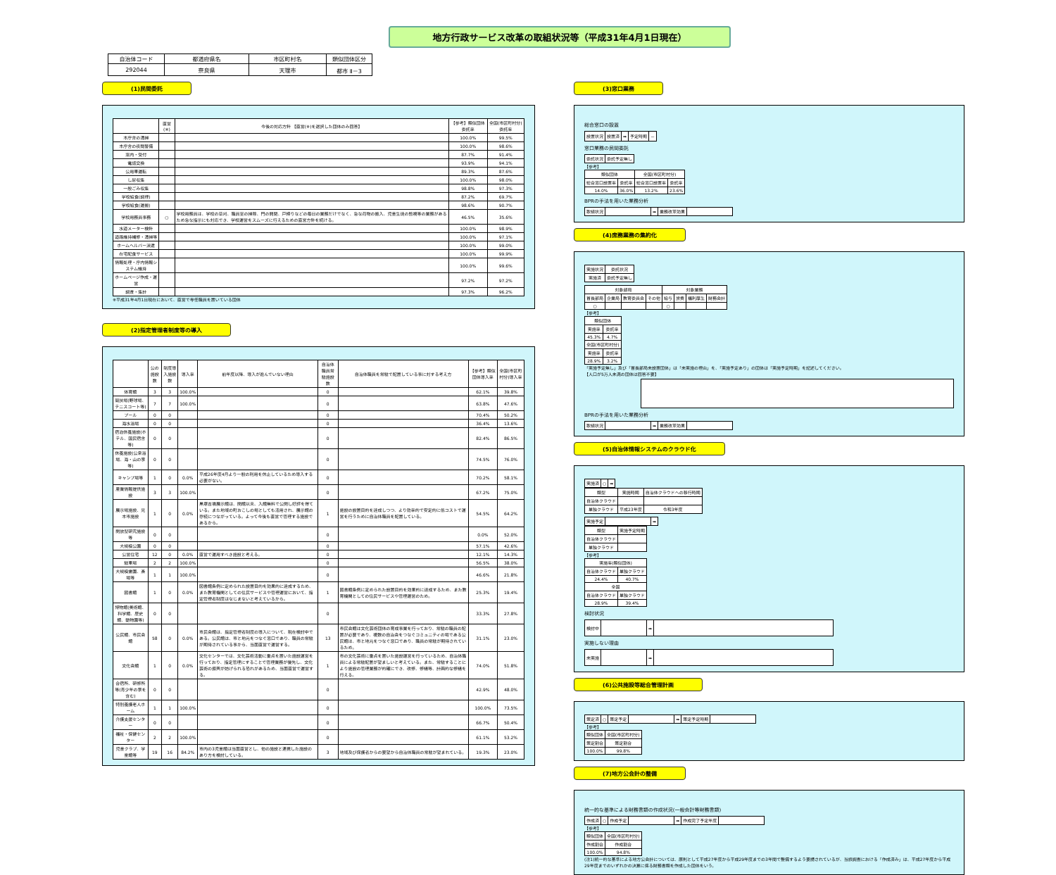地方行政サービス改革の取組状況等（平成31年4月1日現在）
| 自治体コード | 都道府県名 | 市区町村名 | 類似団体区分 |
| --- | --- | --- | --- |
| 292044 | 奈良県 | 天理市 | 都市 Ⅱ－3 |
(1)民間委託
| | 直営(※) | 今後の対応方針 【直営(※)を選択した団体のみ回答】 | 【参考】類似団体委託率 | 全国(市区町村分)委託率 |
| --- | --- | --- | --- | --- |
| 本庁舎の清掃 | | | 100.0% | 99.5% |
| 本庁舎の夜間警備 | | | 100.0% | 98.6% |
| 案内・受付 | | | 87.7% | 91.4% |
| 電話交換 | | | 93.9% | 94.1% |
| 公用車運転 | | | 89.3% | 87.6% |
| し尿収集 | | | 100.0% | 98.0% |
| 一般ごみ収集 | | | 98.8% | 97.3% |
| 学校給食(調理) | | | 87.2% | 69.7% |
| 学校給食(運搬) | | | 98.6% | 90.7% |
| 学校用務員事務 | ○ | 学校用務員は、学校の草刈、職員室の掃除、門の開閉、戸締りなどの毎日の業務だけでなく、急な荷物の搬入、児童生徒の監視等の業務があるため急な指示にも対応でき、学校運営をスムーズに行えるための直営方針を続ける。 | 46.5% | 35.6% |
| 水道メーター検針 | | | 100.0% | 98.9% |
| 道路維持補修・清掃等 | | | 100.0% | 97.1% |
| ホームヘルパー派遣 | | | 100.0% | 99.0% |
| 在宅配食サービス | | | 100.0% | 99.9% |
| 情報処理・庁内情報システム維持 | | | 100.0% | 99.6% |
| ホームページ作成・運営 | | | 97.2% | 97.2% |
| 調査・集計 | | | 97.3% | 96.2% |
※平成31年4月1日現在において、直営で専任職員を置いている団体
(2)指定管理者制度等の導入
| | 公の施設数 | 制度導入施設数 | 導入率 | 前年度以降、導入が進んでいない理由 | 自治体職員常駐施設数 | 自治体職員を常駐で配置している事に対する考え方 | 【参考】類似団体導入率 | 全国(市区町村分)導入率 |
| --- | --- | --- | --- | --- | --- | --- | --- | --- |
| 体育館 | 3 | 3 | 100.0% | | 0 | | 62.1% | 39.8% |
| 競技場(野球場、テニスコート等) | 7 | 7 | 100.0% | | 0 | | 63.8% | 47.6% |
| プール | 0 | 0 | | | 0 | | 70.4% | 50.2% |
| 海水浴場 | 0 | 0 | | | 0 | | 36.4% | 13.6% |
| 宿泊休養施設(ホテル、国民宿舎等) | 0 | 0 | | | 0 | | 82.4% | 86.5% |
| 休養施設(公衆浴場、海・山の家等) | 0 | 0 | | | 0 | | 74.5% | 76.0% |
| キャンプ場等 | 1 | 0 | 0.0% | 平成26年度4月より一般の利用を休止しているため導入する必要がない。 | 0 | | 70.2% | 58.1% |
| 産業情報提供施設 | 3 | 3 | 100.0% | | 0 | | 67.2% | 75.0% |
| 展示場施設、見本市施設 | 1 | 0 | 0.0% | 黒塚古墳展示館は、開館以来、入館無料で公開し好評を得ている。また地域の町おこしの場としても活用され、展示館の存続につながっている。よって今後も直営で管理する施設であるから。 | 1 | 施設の設置目的を達成しつつ、より効率的で安定的に低コストで運営を行うために自治体職員を配置している。 | 54.5% | 64.2% |
| 開放型研究施設等 | 0 | 0 | | | 0 | | 0.0% | 52.0% |
| 大規模公園 | 0 | 0 | | | 0 | | 57.1% | 42.6% |
| 公営住宅 | 12 | 0 | 0.0% | 直営で運用すべき施設と考える。 | 0 | | 12.1% | 14.3% |
| 駐車場 | 2 | 2 | 100.0% | | 0 | | 56.5% | 38.0% |
| 大規模霊園、斎場等 | 1 | 1 | 100.0% | | 0 | | 46.6% | 21.8% |
| 図書館 | 1 | 0 | 0.0% | 図書館条例に定められた設置目的を効果的に達成するため、また教育機関としての住民サービスや管理運営において、指定管理者制度はなじまないと考えているから。 | 1 | 図書館条例に定められた設置目的を効果的に達成するため、また教育機関としての住民サービスや管理運営のため。 | 25.3% | 19.4% |
| 博物館(美術館、科学館、歴史館、動物園等) | 0 | 0 | | | 0 | | 33.3% | 27.8% |
| 公民館、市民会館 | 58 | 0 | 0.0% | 市民会館は、指定管理者制度の導入について、現在検討中である。公民館は、市と地元をつなぐ窓口であり、職員の常駐が期待されている事から、当面直営で運営する。 | 13 | 市民会館は文化芸術団体の育成事業を行っており、常駐の職員の配置が必要であり、複数の自治会をつなぐコミュニティの場である公民館は、市と地元をつなぐ窓口であり、職員の常駐が期待されているため。 | 31.1% | 23.0% |
| 文化会館 | 1 | 0 | 0.0% | 文化センターでは、文化芸術活動に重点を置いた施設運営を行っており、指定管理にすることで管理業務が優先し、文化芸術の振興が妨げられる恐れがあるため、当面直営で運営する。 | 1 | 市の文化芸術に重点を置いた施設運営を行っているため、自治体職員による常駐配置が望ましいと考えている。また、常駐することにより施設の管理業務が的確にでき、改修、修繕等、計画的な修繕を行える。 | 74.0% | 51.8% |
| 合宿所、研修所等(青少年の家を含む) | 0 | 0 | | | 0 | | 42.9% | 48.0% |
| 特別養護老人ホーム | 1 | 1 | 100.0% | | 0 | | 100.0% | 73.5% |
| 介護支援センター | 0 | 0 | | | 0 | | 66.7% | 50.4% |
| 福祉・保健センター | 2 | 2 | 100.0% | | 0 | | 61.1% | 53.2% |
| 児童クラブ、学童館等 | 19 | 16 | 84.2% | 市内の3児童館は当面直営とし、他の施設と連携した施設のあり方を検討している。 | 3 | 地域及び保護者からの要望から自治体職員の常駐が望まれている。 | 19.3% | 23.0% |
(3)窓口業務
総合窓口の設置
| 設置状況 | 設置済 | ➡ | 予定時期 | － |
窓口業務の民間委託
| 委託状況 | 委託予定無し |
【参考】
| 類似団体 | | 全国(市区町村分) | |
| 総合窓口設置率 | 委託率 | 総合窓口設置率 | 委託率 |
| 14.0% | 36.0% | 13.2% | 23.6% |
BPRの手法を用いた業務分析
| 取組状況 | | ➡ | 業務改革効果 | |
(4)庶務業務の集約化
| 実施状況 | 委託状況 |
| 実施済 | 委託予定無し |
| 対象部局 | | | | 対象業務 | | | |
| 首長部局 | 企業局 | 教育委員会 | その他 | 給与 | 旅費 | 福利厚生 | 財務会計 |
| ○ | | | | ○ | | | |
【参考】
| 類似団体 | |
| 実施率 | 委託率 |
| 45.3% | 4.7% |
| 全国(市区町村分) | |
| 実施率 | 委託率 |
| 28.9% | 3.2% |
「実施予定無し」及び「首長部局未設置団体」は「未実施の理由」を、「実施予定あり」の団体は「実施予定時期」を記述してください。
【人口が5万人未満の団体は回答不要】
BPRの手法を用いた業務分析
| 取組状況 | | ➡ | 業務改革効果 | |
(5)自治体情報システムのクラウド化
| 実施済 | ○ | ➡ |
| 類型 | 実施時期 | 自治体クラウドへの移行時期 |
| 自治体クラウド | | |
| 単独クラウド | 平成23年度 | 令和3年度 |
| 実施予定 | | ➡ |
| 類型 | 実施予定時期 |
| 自治体クラウド | |
| 単独クラウド | |
【参考】
| 実施率(類似団体) | |
| 自治体クラウド | 単独クラウド |
| 24.4% | 40.7% |
| 全国 | |
| 自治体クラウド | 単独クラウド |
| 28.9% | 39.4% |
検討状況
| 検討中 | | ➡ | |
実施しない理由
| 未実施 | | ➡ | |
(6)公共施設等総合管理計画
| 策定済 | ○ | 策定予定 | | ➡ | 策定予定時期 | |
【参考】
| 類似団体 | 全国(市区町村分) |
| 策定割合 | 策定割合 |
| 100.0% | 99.8% |
(7)地方公会計の整備
統一的な基準による財務書類の作成状況(一般会計等財務書類)
| 作成済 | ○ | 作成予定 | | ➡ | 作成完了予定年度 | |
【参考】
| 類似団体 | 全国(市区町村分) |
| 作成割合 | 作成割合 |
| 100.0% | 94.8% |
(注1)統一的な基準による地方公会計については、原則として平成27年度から平成29年度までの3年間で整備するよう要請されているが、当該調査における「作成済み」は、平成27年度から平成29年度までのいずれかの決算に係る財務書類を作成した団体をいう。